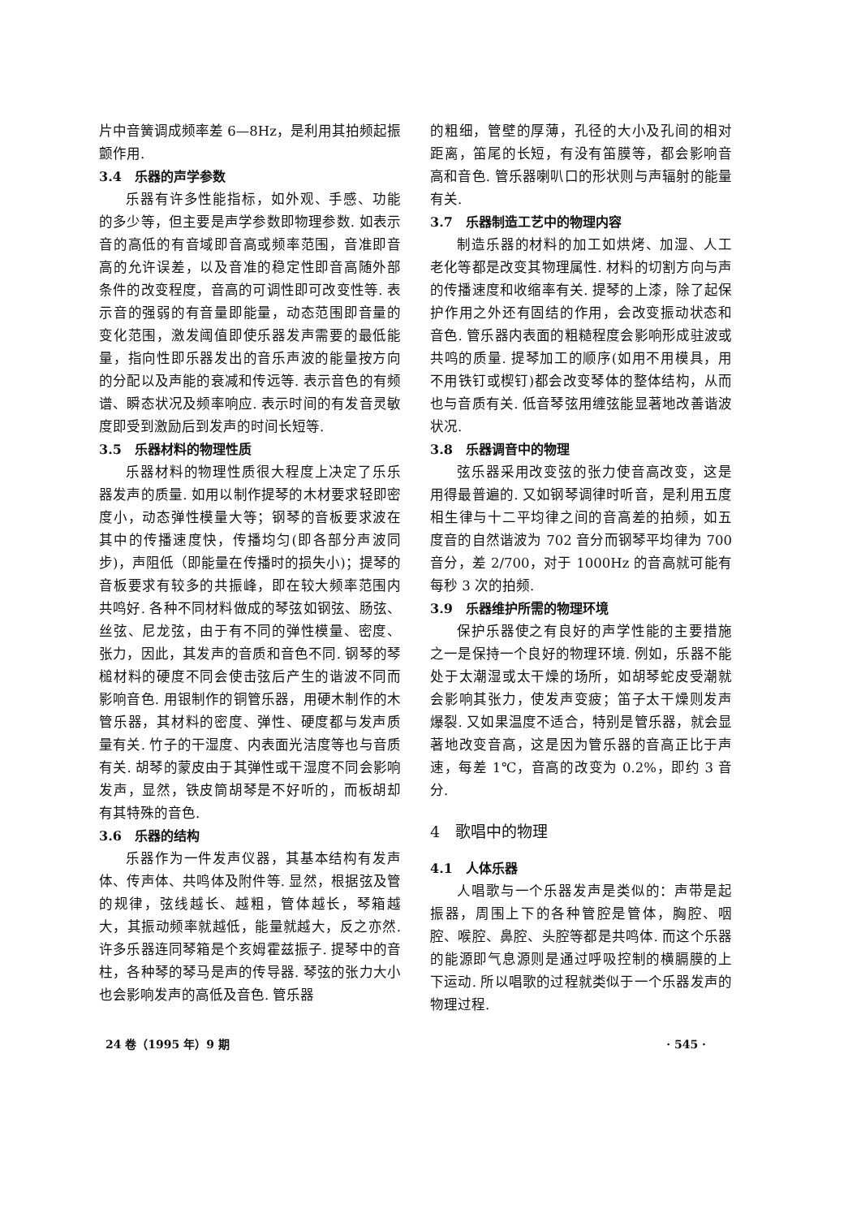片中音簧调成频率差 6—8Hz，是利用其拍频起振颤作用.
3.4　乐器的声学参数
乐器有许多性能指标，如外观、手感、功能的多少等，但主要是声学参数即物理参数. 如表示音的高低的有音域即音高或频率范围，音准即音高的允许误差，以及音准的稳定性即音高随外部条件的改变程度，音高的可调性即可改变性等. 表示音的强弱的有音量即能量，动态范围即音量的变化范围，激发阈值即使乐器发声需要的最低能量，指向性即乐器发出的音乐声波的能量按方向的分配以及声能的衰减和传远等. 表示音色的有频谱、瞬态状况及频率响应. 表示时间的有发音灵敏度即受到激励后到发声的时间长短等.
3.5　乐器材料的物理性质
乐器材料的物理性质很大程度上决定了乐乐器发声的质量. 如用以制作提琴的木材要求轻即密度小，动态弹性模量大等；钢琴的音板要求波在其中的传播速度快，传播均匀(即各部分声波同步)，声阻低（即能量在传播时的损失小)；提琴的音板要求有较多的共振峰，即在较大频率范围内共鸣好. 各种不同材料做成的琴弦如钢弦、肠弦、丝弦、尼龙弦，由于有不同的弹性模量、密度、张力，因此，其发声的音质和音色不同. 钢琴的琴槌材料的硬度不同会使击弦后产生的谐波不同而影响音色. 用银制作的铜管乐器，用硬木制作的木管乐器，其材料的密度、弹性、硬度都与发声质量有关. 竹子的干湿度、内表面光洁度等也与音质有关. 胡琴的蒙皮由于其弹性或干湿度不同会影响发声，显然，铁皮筒胡琴是不好听的，而板胡却有其特殊的音色.
3.6　乐器的结构
乐器作为一件发声仪器，其基本结构有发声体、传声体、共鸣体及附件等. 显然，根据弦及管的规律，弦线越长、越粗，管体越长，琴箱越大，其振动频率就越低，能量就越大，反之亦然. 许多乐器连同琴箱是个亥姆霍兹振子. 提琴中的音柱，各种琴的琴马是声的传导器. 琴弦的张力大小也会影响发声的高低及音色. 管乐器
的粗细，管壁的厚薄，孔径的大小及孔间的相对距离，笛尾的长短，有没有笛膜等，都会影响音高和音色. 管乐器喇叭口的形状则与声辐射的能量有关.
3.7　乐器制造工艺中的物理内容
制造乐器的材料的加工如烘烤、加湿、人工老化等都是改变其物理属性. 材料的切割方向与声的传播速度和收缩率有关. 提琴的上漆，除了起保护作用之外还有固结的作用，会改变振动状态和音色. 管乐器内表面的粗糙程度会影响形成驻波或共鸣的质量. 提琴加工的顺序(如用不用模具，用不用铁钉或楔钉)都会改变琴体的整体结构，从而也与音质有关. 低音琴弦用缠弦能显著地改善谐波状况.
3.8　乐器调音中的物理
弦乐器采用改变弦的张力使音高改变，这是用得最普遍的. 又如钢琴调律时听音，是利用五度相生律与十二平均律之间的音高差的拍频，如五度音的自然谐波为 702 音分而钢琴平均律为 700 音分，差 2/700，对于 1000Hz 的音高就可能有每秒 3 次的拍频.
3.9　乐器维护所需的物理环境
保护乐器使之有良好的声学性能的主要措施之一是保持一个良好的物理环境. 例如，乐器不能处于太潮湿或太干燥的场所，如胡琴蛇皮受潮就会影响其张力，使发声变疲；笛子太干燥则发声爆裂. 又如果温度不适合，特别是管乐器，就会显著地改变音高，这是因为管乐器的音高正比于声速，每差 1℃，音高的改变为 0.2%，即约 3 音分.
4　歌唱中的物理
4.1　人体乐器
人唱歌与一个乐器发声是类似的：声带是起振器，周围上下的各种管腔是管体，胸腔、咽腔、喉腔、鼻腔、头腔等都是共鸣体. 而这个乐器的能源即气息源则是通过呼吸控制的横膈膜的上下运动. 所以唱歌的过程就类似于一个乐器发声的物理过程.
24 卷（1995 年）9 期 · 545 ·